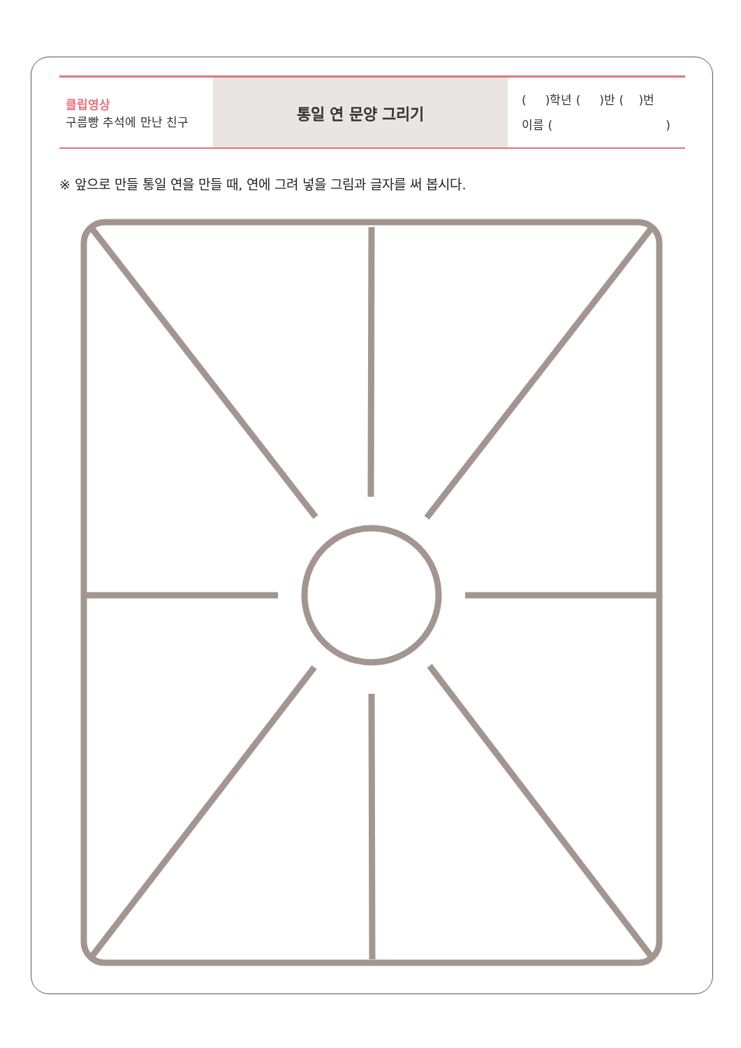| 클립영상 구름빵 추석에 만난 친구 | 통일 연 문양 그리기 | ( )학년 ( )반 ( )번 이름 ( ) |
※ 앞으로 만들 통일 연을 만들 때, 연에 그려 넣을 그림과 글자를 써 봅시다.